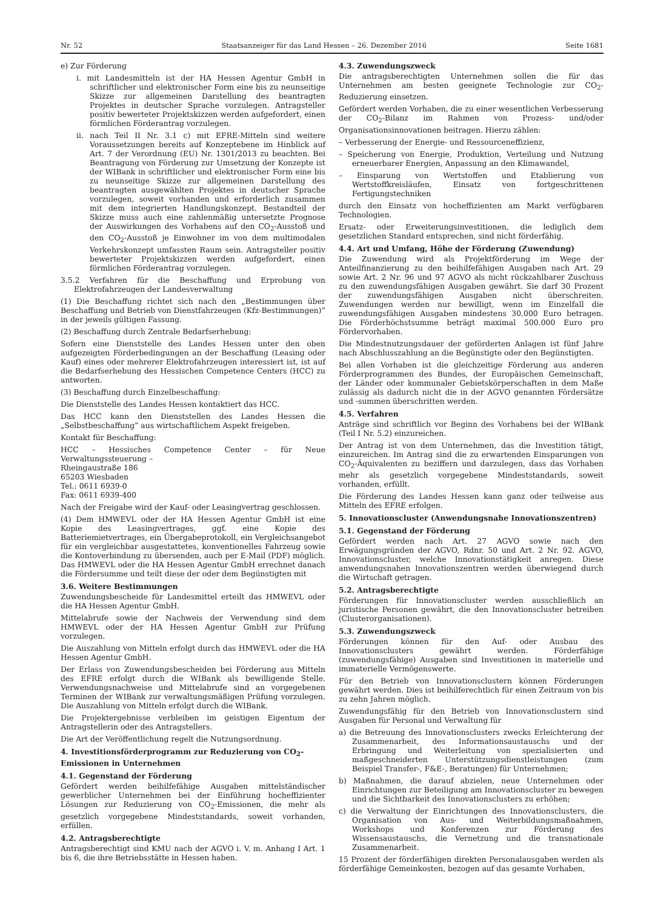Nr. 52 Staatsanzeiger für das Land Hessen – 26. Dezember 2016 Seite 1681
e) Zur Förderung
i. mit Landesmitteln ist der HA Hessen Agentur GmbH in schriftlicher und elektronischer Form eine bis zu neunseitige Skizze zur allgemeinen Darstellung des beantragten Projektes in deutscher Sprache vorzulegen. Antragsteller positiv bewerteter Projektskizzen werden aufgefordert, einen förmlichen Förderantrag vorzulegen.
ii. nach Teil II Nr. 3.1 c) mit EFRE-Mitteln sind weitere Voraussetzungen bereits auf Konzeptebene im Hinblick auf Art. 7 der Verordnung (EU) Nr. 1301/2013 zu beachten. Bei Beantragung von Förderung zur Umsetzung der Konzepte ist der WIBank in schriftlicher und elektronischer Form eine bis zu neunseitige Skizze zur allgemeinen Darstellung des beantragten ausgewählten Projektes in deutscher Sprache vorzulegen, soweit vorhanden und erforderlich zusammen mit dem integrierten Handlungskonzept. Bestandteil der Skizze muss auch eine zahlenmäßig untersetzte Prognose der Auswirkungen des Vorhabens auf den CO<sub>2</sub>-Ausstoß und den CO<sub>2</sub>-Ausstoß je Einwohner im von dem multimodalen Verkehrskonzept umfassten Raum sein. Antragsteller positiv bewerteter Projektskizzen werden aufgefordert, einen förmlichen Förderantrag vorzulegen.
3.5.2 Verfahren für die Beschaffung und Erprobung von Elektrofahrzeugen der Landesverwaltung
(1) Die Beschaffung richtet sich nach den „Bestimmungen über Beschaffung und Betrieb von Dienstfahrzeugen (Kfz-Bestimmungen)“ in der jeweils gültigen Fassung.
(2) Beschaffung durch Zentrale Bedarfserhebung:
Sofern eine Dienststelle des Landes Hessen unter den oben aufgezeigten Förderbedingungen an der Beschaffung (Leasing oder Kauf) eines oder mehrerer Elektrofahrzeugen interessiert ist, ist auf die Bedarfserhebung des Hessischen Competence Centers (HCC) zu antworten.
(3) Beschaffung durch Einzelbeschaffung:
Die Dienststelle des Landes Hessen kontaktiert das HCC.
Das HCC kann den Dienststellen des Landes Hessen die „Selbstbeschaffung“ aus wirtschaftlichem Aspekt freigeben.
Kontakt für Beschaffung:
HCC – Hessisches Competence Center – für Neue Verwaltungssteuerung –
Rheingaustraße 186
65203 Wiesbaden
Tel.: 0611 6939-0
Fax: 0611 6939-400
Nach der Freigabe wird der Kauf- oder Leasingvertrag geschlossen.
(4) Dem HMWEVL oder der HA Hessen Agentur GmbH ist eine Kopie des Leasingvertrages, ggf. eine Kopie des Batteriemietvertrages, ein Übergabeprotokoll, ein Vergleichsangebot für ein vergleichbar ausgestattetes, konventionelles Fahrzeug sowie die Kontoverbindung zu übersenden, auch per E-Mail (PDF) möglich. Das HMWEVL oder die HA Hessen Agentur GmbH errechnet danach die Fördersumme und teilt diese der oder dem Begünstigten mit
3.6. Weitere Bestimmungen
Zuwendungsbescheide für Landesmittel erteilt das HMWEVL oder die HA Hessen Agentur GmbH.
Mittelabrufe sowie der Nachweis der Verwendung sind dem HMWEVL oder der HA Hessen Agentur GmbH zur Prüfung vorzulegen.
Die Auszahlung von Mitteln erfolgt durch das HMWEVL oder die HA Hessen Agentur GmbH.
Der Erlass von Zuwendungsbescheiden bei Förderung aus Mitteln des EFRE erfolgt durch die WIBank als bewilligende Stelle. Verwendungsnachweise und Mittelabrufe sind an vorgegebenen Terminen der WIBank zur verwaltungsmäßigen Prüfung vorzulegen. Die Auszahlung von Mitteln erfolgt durch die WIBank.
Die Projektergebnisse verbleiben im geistigen Eigentum der Antragstellerin oder des Antragstellers.
Die Art der Veröffentlichung regelt die Nutzungsordnung.
4. Investitionsförderprogramm zur Reduzierung von CO<sub>2</sub>-Emissionen in Unternehmen
4.1. Gegenstand der Förderung
Gefördert werden beihilfefähige Ausgaben mittelständischer gewerblicher Unternehmen bei der Einführung hocheffizienter Lösungen zur Reduzierung von CO<sub>2</sub>-Emissionen, die mehr als gesetzlich vorgegebene Mindeststandards, soweit vorhanden, erfüllen.
4.2. Antragsberechtigte
Antragsberechtigt sind KMU nach der AGVO i. V. m. Anhang I Art. 1 bis 6, die ihre Betriebsstätte in Hessen haben.
4.3. Zuwendungszweck
Die antragsberechtigten Unternehmen sollen die für das Unternehmen am besten geeignete Technologie zur CO<sub>2</sub>-Reduzierung einsetzen.
Gefördert werden Vorhaben, die zu einer wesentlichen Verbesserung der CO<sub>2</sub>-Bilanz im Rahmen von Prozess- und/oder Organisationsinnovationen beitragen. Hierzu zählen:
– Verbesserung der Energie- und Ressourceneffizienz,
– Speicherung von Energie, Produktion, Verteilung und Nutzung erneuerbarer Energien, Anpassung an den Klimawandel,
– Einsparung von Wertstoffen und Etablierung von Wertstoffkreisläufen, Einsatz von fortgeschrittenen Fertigungstechniken
durch den Einsatz von hocheffizienten am Markt verfügbaren Technologien.
Ersatz- oder Erweiterungsinvestitionen, die lediglich dem gesetzlichen Standard entsprechen, sind nicht förderfähig.
4.4. Art und Umfang, Höhe der Förderung (Zuwendung)
Die Zuwendung wird als Projektförderung im Wege der Anteilfinanzierung zu den beihilfefähigen Ausgaben nach Art. 29 sowie Art. 2 Nr. 96 und 97 AGVO als nicht rückzahlbarer Zuschuss zu den zuwendungsfähigen Ausgaben gewährt. Sie darf 30 Prozent der zuwendungsfähigen Ausgaben nicht überschreiten. Zuwendungen werden nur bewilligt, wenn im Einzelfall die zuwendungsfähigen Ausgaben mindestens 30.000 Euro betragen. Die Förderhöchstsumme beträgt maximal 500.000 Euro pro Fördervorhaben.
Die Mindestnutzungsdauer der geförderten Anlagen ist fünf Jahre nach Abschlusszahlung an die Begünstigte oder den Begünstigten.
Bei allen Vorhaben ist die gleichzeitige Förderung aus anderen Förderprogrammen des Bundes, der Europäischen Gemeinschaft, der Länder oder kommunaler Gebietskörperschaften in dem Maße zulässig als dadurch nicht die in der AGVO genannten Fördersätze und -summen überschritten werden.
4.5. Verfahren
Anträge sind schriftlich vor Beginn des Vorhabens bei der WIBank (Teil I Nr. 5.2) einzureichen.
Der Antrag ist von dem Unternehmen, das die Investition tätigt, einzureichen. Im Antrag sind die zu erwartenden Einsparungen von CO<sub>2</sub>-Äquivalenten zu beziffern und darzulegen, dass das Vorhaben mehr als gesetzlich vorgegebene Mindeststandards, soweit vorhanden, erfüllt.
Die Förderung des Landes Hessen kann ganz oder teilweise aus Mitteln des EFRE erfolgen.
5. Innovationscluster (Anwendungsnahe Innovationszentren)
5.1. Gegenstand der Förderung
Gefördert werden nach Art. 27 AGVO sowie nach den Erwägungsgründen der AGVO, Rdnr. 50 und Art. 2 Nr. 92. AGVO, Innovationscluster, welche Innovationstätigkeit anregen. Diese anwendungsnahen Innovationszentren werden überwiegend durch die Wirtschaft getragen.
5.2. Antragsberechtigte
Förderungen für Innovationscluster werden ausschließlich an juristische Personen gewährt, die den Innovationscluster betreiben (Clusterorganisationen).
5.3. Zuwendungszweck
Förderungen können für den Auf- oder Ausbau des Innovationsclusters gewährt werden. Förderfähige (zuwendungsfähige) Ausgaben sind Investitionen in materielle und immaterielle Vermögenswerte.
Für den Betrieb von Innovationsclustern können Förderungen gewährt werden. Dies ist beihilferechtlich für einen Zeitraum von bis zu zehn Jahren möglich.
Zuwendungsfähig für den Betrieb von Innovationsclustern sind Ausgaben für Personal und Verwaltung für
a) die Betreuung des Innovationsclusters zwecks Erleichterung der Zusammenarbeit, des Informationsaustauschs und der Erbringung und Weiterleitung von spezialisierten und maßgeschneiderten Unterstützungsdienstleistungen (zum Beispiel Transfer-, F&E-, Beratungen) für Unternehmen;
b) Maßnahmen, die darauf abzielen, neue Unternehmen oder Einrichtungen zur Beteiligung am Innovationscluster zu bewegen und die Sichtbarkeit des Innovationsclusters zu erhöhen;
c) die Verwaltung der Einrichtungen des Innovationsclusters, die Organisation von Aus- und Weiterbildungsmaßnahmen, Workshops und Konferenzen zur Förderung des Wissensaustauschs, die Vernetzung und die transnationale Zusammenarbeit.
15 Prozent der förderfähigen direkten Personalausgaben werden als förderfähige Gemeinkosten, bezogen auf das gesamte Vorhaben,